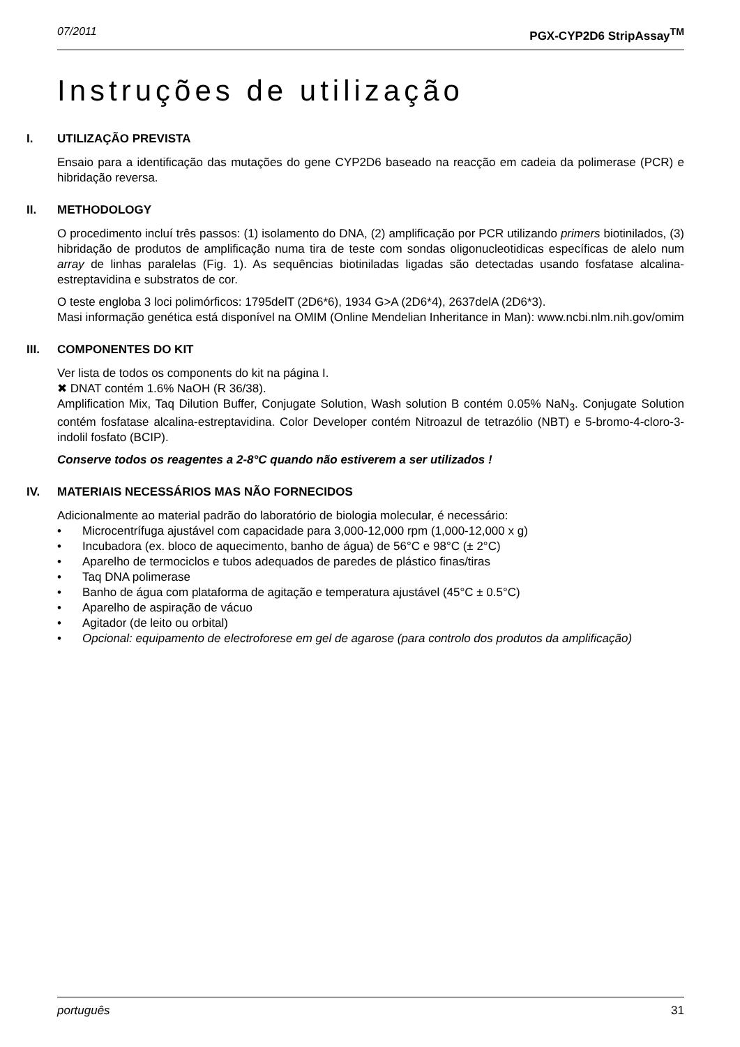07/2011 PGX-CYP2D6 StripAssay<sup>TM</sup>
Instruções de utilização
I. UTILIZAÇÃO PREVISTA
Ensaio para a identificação das mutações do gene CYP2D6 baseado na reacção em cadeia da polimerase (PCR) e hibridação reversa.
II. METHODOLOGY
O procedimento incluí três passos: (1) isolamento do DNA, (2) amplificação por PCR utilizando primers biotinilados, (3) hibridação de produtos de amplificação numa tira de teste com sondas oligonucleotidicas específicas de alelo num array de linhas paralelas (Fig. 1). As sequências biotiniladas ligadas são detectadas usando fosfatase alcalina-estreptavidina e substratos de cor.
O teste engloba 3 loci polimórficos: 1795delT (2D6*6), 1934 G>A (2D6*4), 2637delA (2D6*3).
Masi informação genética está disponível na OMIM (Online Mendelian Inheritance in Man): www.ncbi.nlm.nih.gov/omim
III. COMPONENTES DO KIT
Ver lista de todos os components do kit na página I.
✖ DNAT contém 1.6% NaOH (R 36/38).
Amplification Mix, Taq Dilution Buffer, Conjugate Solution, Wash solution B contém 0.05% NaN<sub>3</sub>. Conjugate Solution contém fosfatase alcalina-estreptavidina. Color Developer contém Nitroazul de tetrazólio (NBT) e 5-bromo-4-cloro-3-indolil fosfato (BCIP).
Conserve todos os reagentes a 2-8°C quando não estiverem a ser utilizados !
IV. MATERIAIS NECESSÁRIOS MAS NÃO FORNECIDOS
Adicionalmente ao material padrão do laboratório de biologia molecular, é necessário:
• Microcentrífuga ajustável com capacidade para 3,000-12,000 rpm (1,000-12,000 x g)
• Incubadora (ex. bloco de aquecimento, banho de água) de 56°C e 98°C (± 2°C)
• Aparelho de termociclos e tubos adequados de paredes de plástico finas/tiras
• Taq DNA polimerase
• Banho de água com plataforma de agitação e temperatura ajustável (45°C ± 0.5°C)
• Aparelho de aspiração de vácuo
• Agitador (de leito ou orbital)
• Opcional: equipamento de electroforese em gel de agarose (para controlo dos produtos da amplificação)
português 31